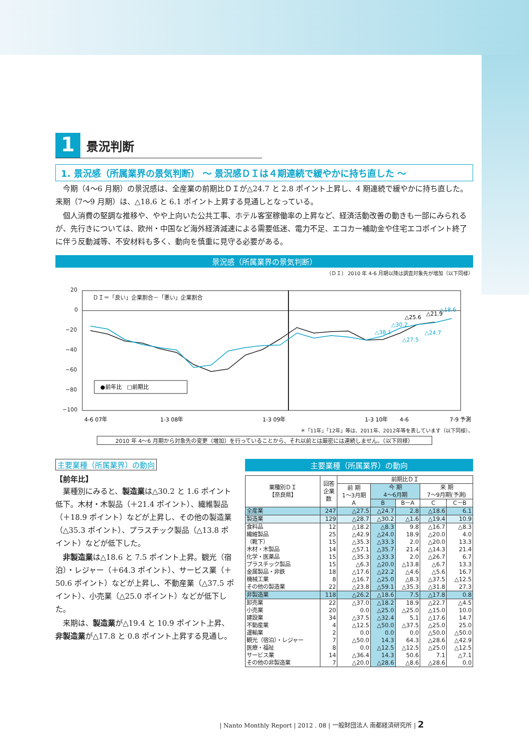1
景況判断
1. 景況感（所属業界の景気判断） ～ 景況感ＤＩは４期連続で緩やかに持ち直した ～
今期（4～6 月期）の景況感は、全産業の前期比ＤＩが△24.7 と 2.8 ポイント上昇し、4 期連続で緩やかに持ち直した。来期（7～9 月期）は、△18.6 と 6.1 ポイント上昇する見通しとなっている。
個人消費の堅調な推移や、やや上向いた公共工事、ホテル客室稼働率の上昇など、経済活動改善の動きも一部にみられるが、先行きについては、欧州・中国など海外経済減速による需要低迷、電力不足、エコカー補助金や住宅エコポイント終了に伴う反動減等、不安材料も多く、動向を慎重に見守る必要がある。
景況感（所属業界の景気判断）
（ＤＩ） 2010 年 4-6 月期以降は調査対象先が増加（以下同様）
20
0
−20
−40
−60
−80
−100
ＤＩ＝「良い」企業割合－「悪い」企業割合
△38.1
△30.2
△27.5
△24.7
△18.6
△25.6
△21.9
●前年比　□前期比
4-6 07年
1-3 08年
1-3 09年
1-3 10年
4-6
7-9 予測
＊「11年」「12年」等は、2011年、2012年等を表しています（以下同様）。
2010 年 4～6 月期から対象先の変更（増加）を行っていることから、それ以前とは厳密には連続しません。（以下同様）
主要業種（所属業界）の動向
【前年比】
業種別にみると、製造業は△30.2 と 1.6 ポイント低下。木材・木製品（＋21.4 ポイント）、繊維製品（＋18.9 ポイント）などが上昇し、その他の製造業（△35.3 ポイント）、プラスチック製品（△13.8 ポイント）などが低下した。
非製造業は△18.6 と 7.5 ポイント上昇。観光（宿泊）・レジャー（＋64.3 ポイント）、サービス業（＋50.6 ポイント）などが上昇し、不動産業（△37.5 ポイント）、小売業（△25.0 ポイント）などが低下した。
来期は、製造業が△19.4 と 10.9 ポイント上昇、非製造業が△17.8 と 0.8 ポイント上昇する見通し。
主要業種（所属業界）の動向
| 業種別ＤＩ 【奈良県】 | 回答 企業 数 | 前期比ＤＩ | | | | |
| --- | --- | --- | --- | --- | --- | --- |
| | | 前 期 1～3月期 A | 今 期 4～6月期 | | 来 期 7～9月期(予測) | |
| | | | B | B－A | C | C－B |
| 全産業 | 247 | △27.5 | △24.7 | 2.8 | △18.6 | 6.1 |
| 製造業 | 129 | △28.7 | △30.2 | △1.6 | △19.4 | 10.9 |
| 食料品 | 12 | △18.2 | △8.3 | 9.8 | △16.7 | △8.3 |
| 繊維製品 | 25 | △42.9 | △24.0 | 18.9 | △20.0 | 4.0 |
| （靴下） | 15 | △35.3 | △33.3 | 2.0 | △20.0 | 13.3 |
| 木材・木製品 | 14 | △57.1 | △35.7 | 21.4 | △14.3 | 21.4 |
| 化学・医薬品 | 15 | △35.3 | △33.3 | 2.0 | △26.7 | 6.7 |
| プラスチック製品 | 15 | △6.3 | △20.0 | △13.8 | △6.7 | 13.3 |
| 金属製品・非鉄 | 18 | △17.6 | △22.2 | △4.6 | △5.6 | 16.7 |
| 機械工業 | 8 | △16.7 | △25.0 | △8.3 | △37.5 | △12.5 |
| その他の製造業 | 22 | △23.8 | △59.1 | △35.3 | △31.8 | 27.3 |
| 非製造業 | 118 | △26.2 | △18.6 | 7.5 | △17.8 | 0.8 |
| 卸売業 | 22 | △37.0 | △18.2 | 18.9 | △22.7 | △4.5 |
| 小売業 | 20 | 0.0 | △25.0 | △25.0 | △15.0 | 10.0 |
| 建設業 | 34 | △37.5 | △32.4 | 5.1 | △17.6 | 14.7 |
| 不動産業 | 4 | △12.5 | △50.0 | △37.5 | △25.0 | 25.0 |
| 運輸業 | 2 | 0.0 | 0.0 | 0.0 | △50.0 | △50.0 |
| 観光（宿泊）・レジャー | 7 | △50.0 | 14.3 | 64.3 | △28.6 | △42.9 |
| 医療・福祉 | 8 | 0.0 | △12.5 | △12.5 | △25.0 | △12.5 |
| サービス業 | 14 | △36.4 | 14.3 | 50.6 | 7.1 | △7.1 |
| その他の非製造業 | 7 | △20.0 | △28.6 | △8.6 | △28.6 | 0.0 |
| Nanto Monthly Report | 2012 . 08 | 一般財団法人 南都経済研究所 | 2